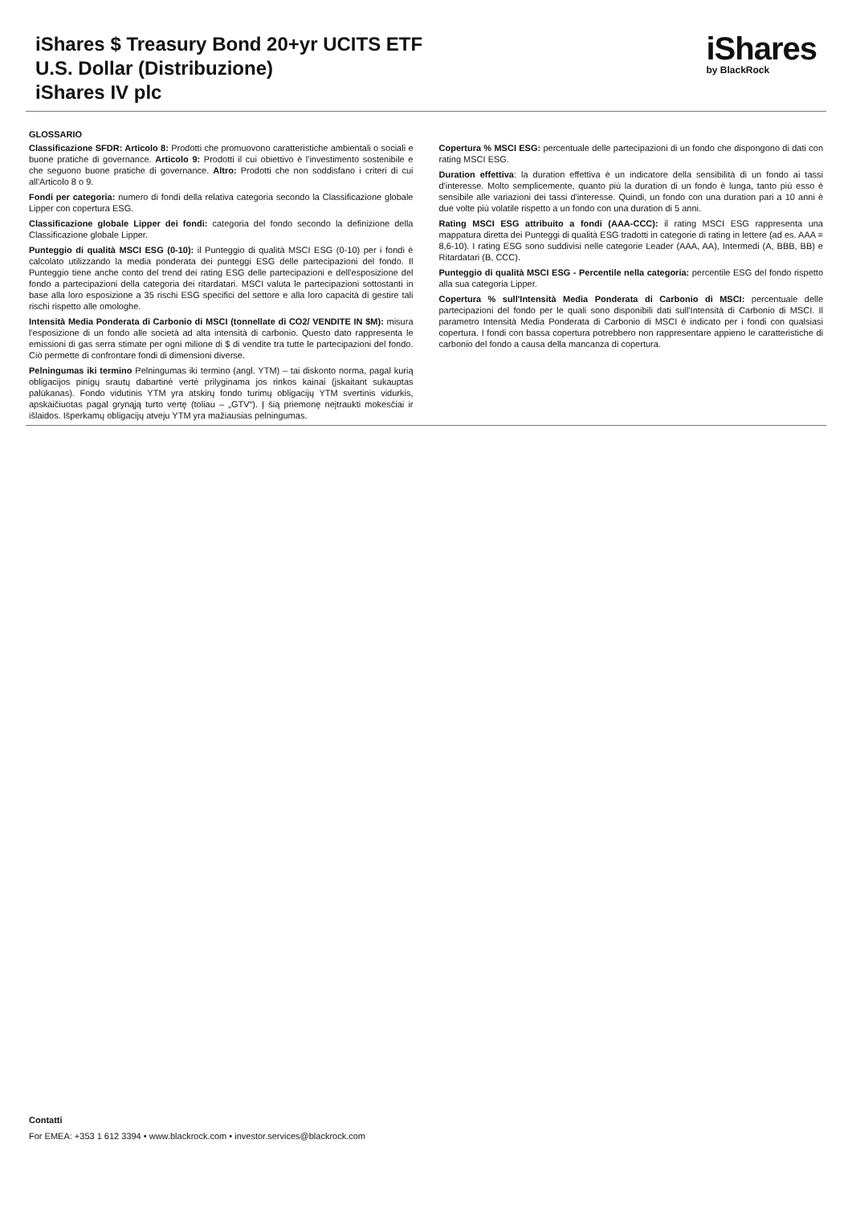iShares $ Treasury Bond 20+yr UCITS ETF
U.S. Dollar (Distribuzione)
iShares IV plc
iShares
by BlackRock
GLOSSARIO
Classificazione SFDR: Articolo 8: Prodotti che promuovono caratteristiche ambientali o sociali e buone pratiche di governance. Articolo 9: Prodotti il cui obiettivo è l'investimento sostenibile e che seguono buone pratiche di governance. Altro: Prodotti che non soddisfano i criteri di cui all'Articolo 8 o 9.
Fondi per categoria: numero di fondi della relativa categoria secondo la Classificazione globale Lipper con copertura ESG.
Classificazione globale Lipper dei fondi: categoria del fondo secondo la definizione della Classificazione globale Lipper.
Punteggio di qualità MSCI ESG (0-10): il Punteggio di qualità MSCI ESG (0-10) per i fondi è calcolato utilizzando la media ponderata dei punteggi ESG delle partecipazioni del fondo. Il Punteggio tiene anche conto del trend dei rating ESG delle partecipazioni e dell'esposizione del fondo a partecipazioni della categoria dei ritardatari. MSCI valuta le partecipazioni sottostanti in base alla loro esposizione a 35 rischi ESG specifici del settore e alla loro capacità di gestire tali rischi rispetto alle omologhe.
Intensità Media Ponderata di Carbonio di MSCI (tonnellate di CO2/ VENDITE IN $M): misura l'esposizione di un fondo alle società ad alta intensità di carbonio. Questo dato rappresenta le emissioni di gas serra stimate per ogni milione di $ di vendite tra tutte le partecipazioni del fondo. Ciò permette di confrontare fondi di dimensioni diverse.
Pelningumas iki termino Pelningumas iki termino (angl. YTM) – tai diskonto norma, pagal kurią obligacijos pinigų srautų dabartinė vertė prilyginama jos rinkos kainai (įskaitant sukauptas palūkanas). Fondo vidutinis YTM yra atskirų fondo turimų obligacijų YTM svertinis vidurkis, apskaičiuotas pagal grynąją turto vertę (toliau – „GTV“). Į šią priemonę neįtraukti mokesčiai ir išlaidos. Išperkamų obligacijų atveju YTM yra mažiausias pelningumas.
Copertura % MSCI ESG: percentuale delle partecipazioni di un fondo che dispongono di dati con rating MSCI ESG.
Duration effettiva: la duration effettiva è un indicatore della sensibilità di un fondo ai tassi d'interesse. Molto semplicemente, quanto più la duration di un fondo è lunga, tanto più esso è sensibile alle variazioni dei tassi d'interesse. Quindi, un fondo con una duration pari a 10 anni è due volte più volatile rispetto a un fondo con una duration di 5 anni.
Rating MSCI ESG attribuito a fondi (AAA-CCC): il rating MSCI ESG rappresenta una mappatura diretta dei Punteggi di qualità ESG tradotti in categorie di rating in lettere (ad es. AAA = 8,6-10). I rating ESG sono suddivisi nelle categorie Leader (AAA, AA), Intermedi (A, BBB, BB) e Ritardatari (B, CCC).
Punteggio di qualità MSCI ESG - Percentile nella categoria: percentile ESG del fondo rispetto alla sua categoria Lipper.
Copertura % sull'Intensità Media Ponderata di Carbonio di MSCI: percentuale delle partecipazioni del fondo per le quali sono disponibili dati sull'Intensità di Carbonio di MSCI. Il parametro Intensità Media Ponderata di Carbonio di MSCI è indicato per i fondi con qualsiasi copertura. I fondi con bassa copertura potrebbero non rappresentare appieno le caratteristiche di carbonio del fondo a causa della mancanza di copertura.
Contatti
For EMEA: +353 1 612 3394 • www.blackrock.com • investor.services@blackrock.com